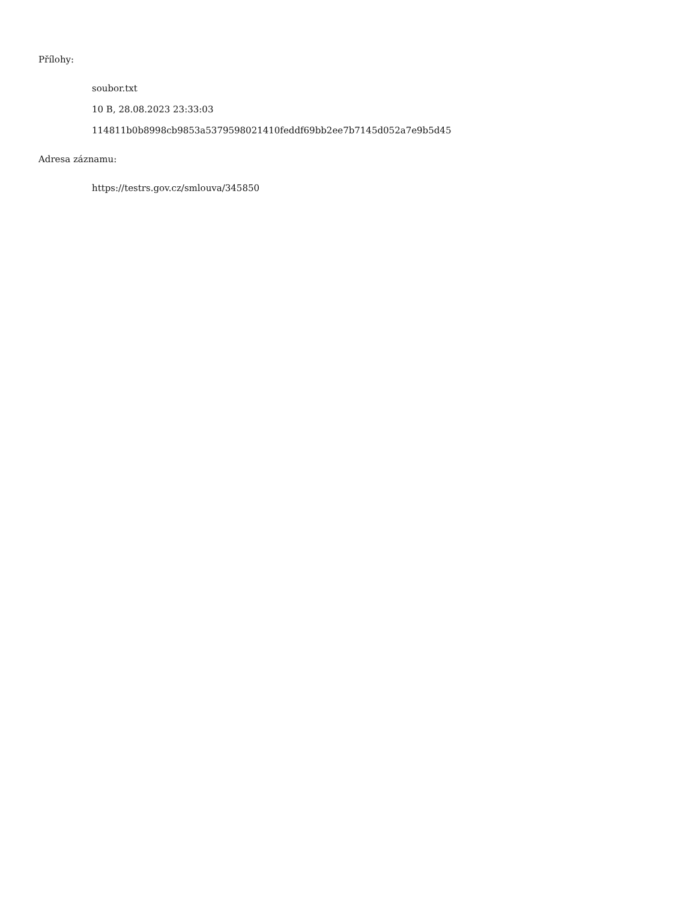Přílohy:
soubor.txt
10 B, 28.08.2023 23:33:03
114811b0b8998cb9853a5379598021410feddf69bb2ee7b7145d052a7e9b5d45
Adresa záznamu:
https://testrs.gov.cz/smlouva/345850